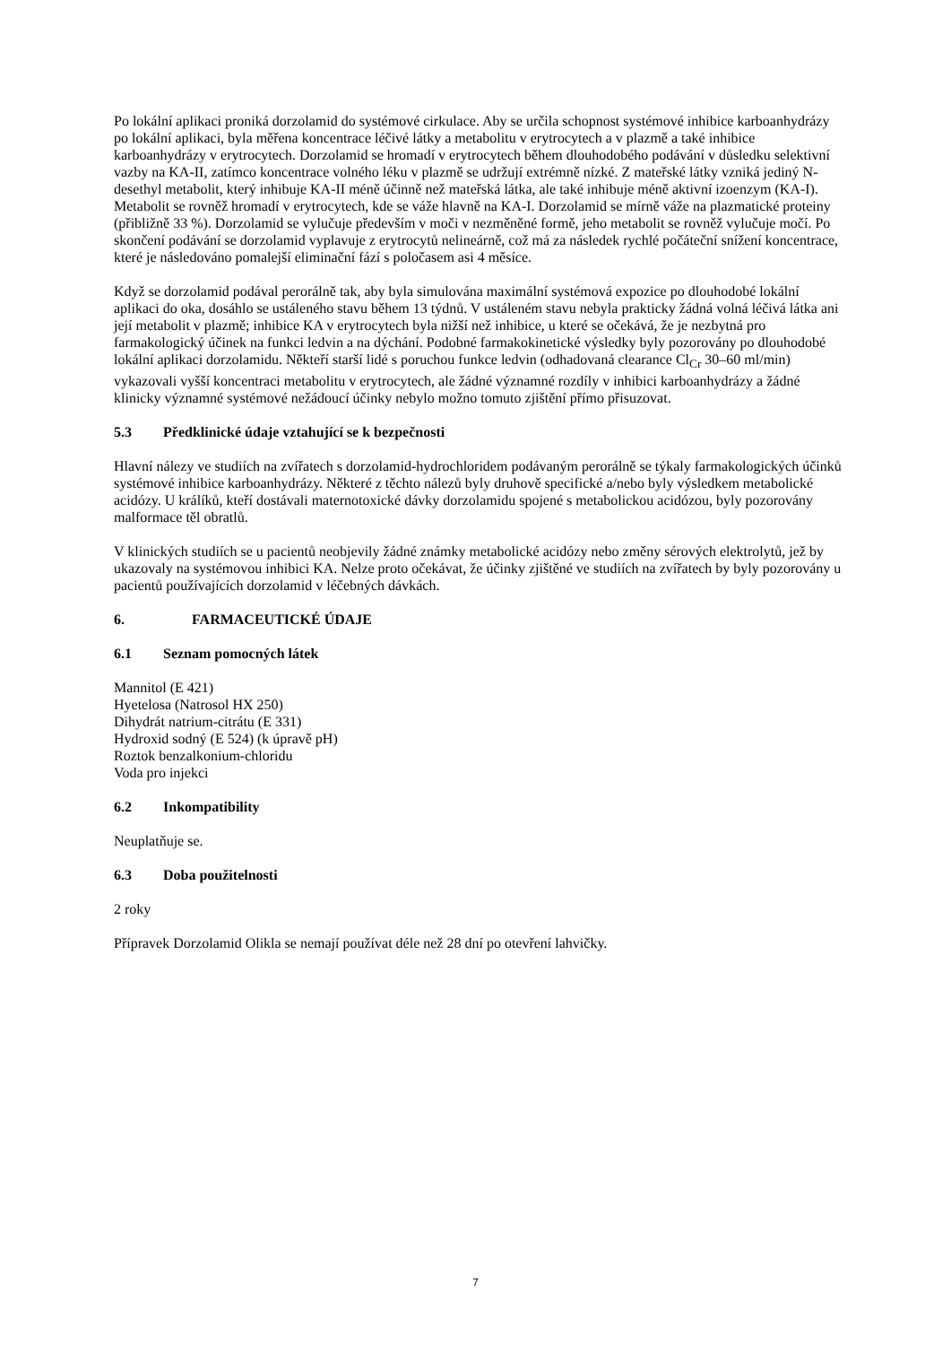Po lokální aplikaci proniká dorzolamid do systémové cirkulace. Aby se určila schopnost systémové inhibice karboanhydrázy po lokální aplikaci, byla měřena koncentrace léčivé látky a metabolitu v erytrocytech a v plazmě a také inhibice karboanhydrázy v erytrocytech. Dorzolamid se hromadí v erytrocytech během dlouhodobého podávání v důsledku selektivní vazby na KA-II, zatímco koncentrace volného léku v plazmě se udržují extrémně nízké. Z mateřské látky vzniká jediný N-desethyl metabolit, který inhibuje KA-II méně účinně než mateřská látka, ale také inhibuje méně aktivní izoenzym (KA-I). Metabolit se rovněž hromadí v erytrocytech, kde se váže hlavně na KA-I. Dorzolamid se mírně váže na plazmatické proteiny (přibližně 33 %). Dorzolamid se vylučuje především v moči v nezměněné formě, jeho metabolit se rovněž vylučuje močí. Po skončení podávání se dorzolamid vyplavuje z erytrocytů nelineárně, což má za následek rychlé počáteční snížení koncentrace, které je následováno pomalejší eliminační fází s poločasem asi 4 měsíce.
Když se dorzolamid podával perorálně tak, aby byla simulována maximální systémová expozice po dlouhodobé lokální aplikaci do oka, dosáhlo se ustáleného stavu během 13 týdnů. V ustáleném stavu nebyla prakticky žádná volná léčivá látka ani její metabolit v plazmě; inhibice KA v erytrocytech byla nižší než inhibice, u které se očekává, že je nezbytná pro farmakologický účinek na funkci ledvin a na dýchání. Podobné farmakokinetické výsledky byly pozorovány po dlouhodobé lokální aplikaci dorzolamidu. Někteří starší lidé s poruchou funkce ledvin (odhadovaná clearance Cl<sub>Cr</sub> 30–60 ml/min) vykazovali vyšší koncentraci metabolitu v erytrocytech, ale žádné významné rozdíly v inhibici karboanhydrázy a žádné klinicky významné systémové nežádoucí účinky nebylo možno tomuto zjištění přímo přisuzovat.
5.3 Předklinické údaje vztahující se k bezpečnosti
Hlavní nálezy ve studiích na zvířatech s dorzolamid-hydrochloridem podávaným perorálně se týkaly farmakologických účinků systémové inhibice karboanhydrázy. Některé z těchto nálezů byly druhově specifické a/nebo byly výsledkem metabolické acidózy. U králíků, kteří dostávali maternotoxické dávky dorzolamidu spojené s metabolickou acidózou, byly pozorovány malformace těl obratlů.
V klinických studiích se u pacientů neobjevily žádné známky metabolické acidózy nebo změny sérových elektrolytů, jež by ukazovaly na systémovou inhibici KA. Nelze proto očekávat, že účinky zjištěné ve studiích na zvířatech by byly pozorovány u pacientů používajících dorzolamid v léčebných dávkách.
6. FARMACEUTICKÉ ÚDAJE
6.1 Seznam pomocných látek
Mannitol (E 421)
Hyetelosa (Natrosol HX 250)
Dihydrát natrium-citrátu (E 331)
Hydroxid sodný (E 524) (k úpravě pH)
Roztok benzalkonium-chloridu
Voda pro injekci
6.2 Inkompatibility
Neuplatňuje se.
6.3 Doba použitelnosti
2 roky
Přípravek Dorzolamid Olikla se nemají používat déle než 28 dní po otevření lahvičky.
7